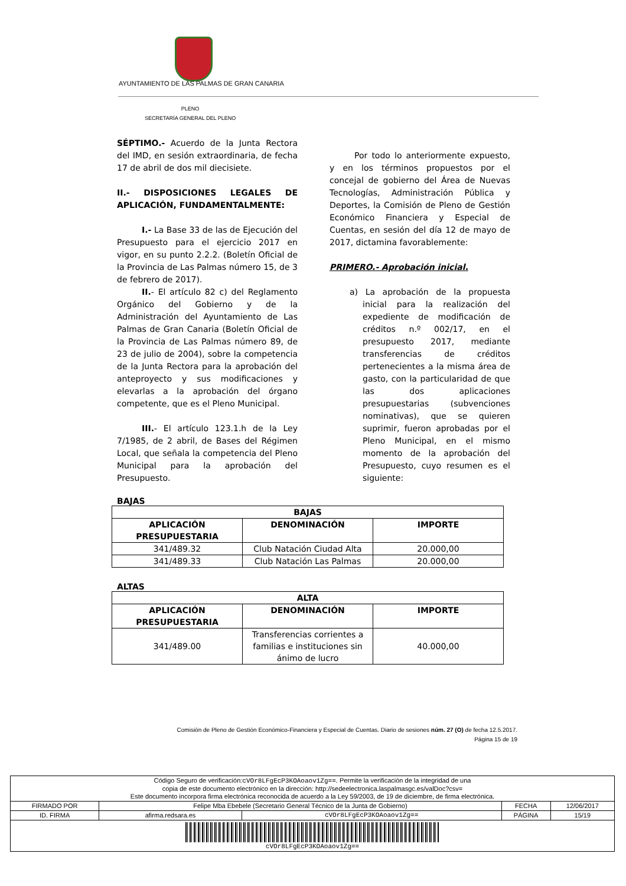AYUNTAMIENTO DE LAS PALMAS DE GRAN CANARIA
PLENO
SECRETARÍA GENERAL DEL PLENO
SÉPTIMO.- Acuerdo de la Junta Rectora del IMD, en sesión extraordinaria, de fecha 17 de abril de dos mil diecisiete.
II.- DISPOSICIONES LEGALES DE APLICACIÓN, FUNDAMENTALMENTE:
I.- La Base 33 de las de Ejecución del Presupuesto para el ejercicio 2017 en vigor, en su punto 2.2.2. (Boletín Oficial de la Provincia de Las Palmas número 15, de 3 de febrero de 2017).
II.- El artículo 82 c) del Reglamento Orgánico del Gobierno y de la Administración del Ayuntamiento de Las Palmas de Gran Canaria (Boletín Oficial de la Provincia de Las Palmas número 89, de 23 de julio de 2004), sobre la competencia de la Junta Rectora para la aprobación del anteproyecto y sus modificaciones y elevarlas a la aprobación del órgano competente, que es el Pleno Municipal.
III.- El artículo 123.1.h de la Ley 7/1985, de 2 abril, de Bases del Régimen Local, que señala la competencia del Pleno Municipal para la aprobación del Presupuesto.
Por todo lo anteriormente expuesto, y en los términos propuestos por el concejal de gobierno del Área de Nuevas Tecnologías, Administración Pública y Deportes, la Comisión de Pleno de Gestión Económico Financiera y Especial de Cuentas, en sesión del día 12 de mayo de 2017, dictamina favorablemente:
PRIMERO.- Aprobación inicial.
a) La aprobación de la propuesta inicial para la realización del expediente de modificación de créditos n.º 002/17, en el presupuesto 2017, mediante transferencias de créditos pertenecientes a la misma área de gasto, con la particularidad de que las dos aplicaciones presupuestarias (subvenciones nominativas), que se quieren suprimir, fueron aprobadas por el Pleno Municipal, en el mismo momento de la aprobación del Presupuesto, cuyo resumen es el siguiente:
BAJAS
| BAJAS | | |
| --- | --- | --- |
| APLICACIÓN PRESUPUESTARIA | DENOMINACIÓN | IMPORTE |
| 341/489.32 | Club Natación Ciudad Alta | 20.000,00 |
| 341/489.33 | Club Natación Las Palmas | 20.000,00 |
ALTAS
| ALTA | | |
| --- | --- | --- |
| APLICACIÓN PRESUPUESTARIA | DENOMINACIÓN | IMPORTE |
| 341/489.00 | Transferencias corrientes a familias e instituciones sin ánimo de lucro | 40.000,00 |
Comisión de Pleno de Gestión Económico-Financiera y Especial de Cuentas. Diario de sesiones núm. 27 (O) de fecha 12.5.2017.
Página 15 de 19
| Código Seguro de verificación: cVOr8LFgEcP3KOAoaov1Zg== . Permite la verificación de la integridad de una copia de este documento electrónico en la dirección: http://sedeelectronica.laspalmasgc.es/valDoc?csv= Este documento incorpora firma electrónica reconocida de acuerdo a la Ley 59/2003, de 19 de diciembre, de firma electrónica. | | | | |
| FIRMADO POR | Felipe Mba Ebebele (Secretario General Técnico de la Junta de Gobierno) | | FECHA | 12/06/2017 |
| ID. FIRMA | afirma.redsara.es | cVOr8LFgEcP3KOAoaov1Zg== | PÁGINA | 15/19 |
| cVOr8LFgEcP3KOAoaov1Zg== | | | | |